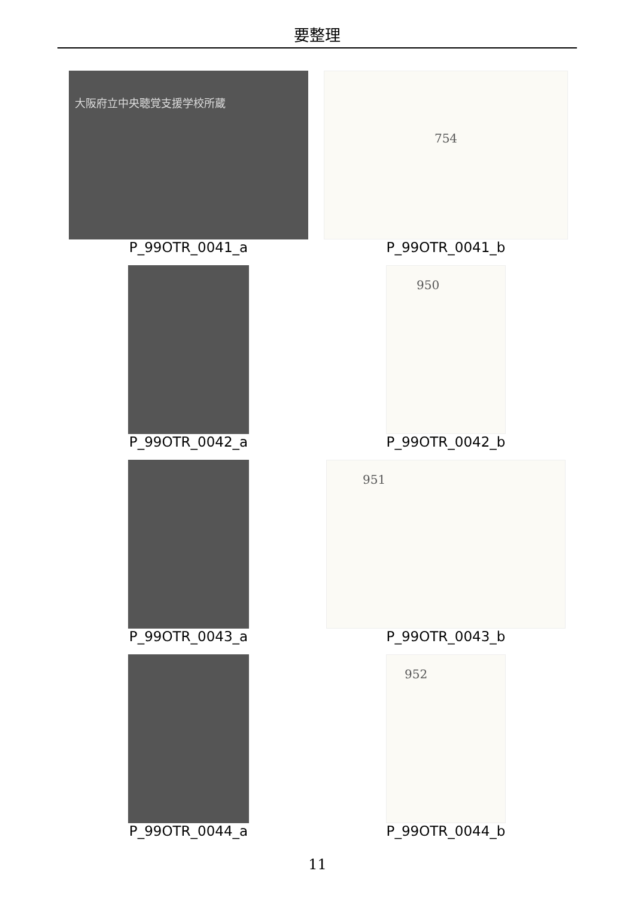要整理
大阪府立中央聴覚支援学校所蔵
P_99OTR_0041_a
754
P_99OTR_0041_b
P_99OTR_0042_a
950
P_99OTR_0042_b
P_99OTR_0043_a
951
P_99OTR_0043_b
P_99OTR_0044_a
952
P_99OTR_0044_b
11